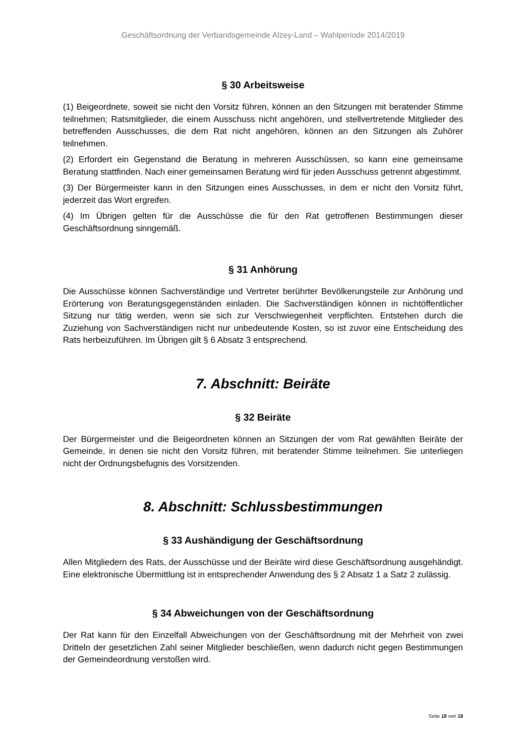Geschäftsordnung der Verbandsgemeinde Alzey-Land – Wahlperiode 2014/2019
§ 30 Arbeitsweise
(1) Beigeordnete, soweit sie nicht den Vorsitz führen, können an den Sitzungen mit beratender Stimme teilnehmen; Ratsmitglieder, die einem Ausschuss nicht angehören, und stellvertretende Mitglieder des betreffenden Ausschusses, die dem Rat nicht angehören, können an den Sitzungen als Zuhörer teilnehmen.
(2) Erfordert ein Gegenstand die Beratung in mehreren Ausschüssen, so kann eine gemeinsame Beratung stattfinden. Nach einer gemeinsamen Beratung wird für jeden Ausschuss getrennt abgestimmt.
(3) Der Bürgermeister kann in den Sitzungen eines Ausschusses, in dem er nicht den Vorsitz führt, jederzeit das Wort ergreifen.
(4) Im Übrigen gelten für die Ausschüsse die für den Rat getroffenen Bestimmungen dieser Geschäftsordnung sinngemäß.
§ 31 Anhörung
Die Ausschüsse können Sachverständige und Vertreter berührter Bevölkerungsteile zur Anhörung und Erörterung von Beratungsgegenständen einladen. Die Sachverständigen können in nichtöffentlicher Sitzung nur tätig werden, wenn sie sich zur Verschwiegenheit verpflichten. Entstehen durch die Zuziehung von Sachverständigen nicht nur unbedeutende Kosten, so ist zuvor eine Entscheidung des Rats herbeizuführen. Im Übrigen gilt § 6 Absatz 3 entsprechend.
7. Abschnitt: Beiräte
§ 32 Beiräte
Der Bürgermeister und die Beigeordneten können an Sitzungen der vom Rat gewählten Beiräte der Gemeinde, in denen sie nicht den Vorsitz führen, mit beratender Stimme teilnehmen. Sie unterliegen nicht der Ordnungsbefugnis des Vorsitzenden.
8. Abschnitt: Schlussbestimmungen
§ 33 Aushändigung der Geschäftsordnung
Allen Mitgliedern des Rats, der Ausschüsse und der Beiräte wird diese Geschäftsordnung ausgehändigt. Eine elektronische Übermittlung ist in entsprechender Anwendung des § 2 Absatz 1 a Satz 2 zulässig.
§ 34 Abweichungen von der Geschäftsordnung
Der Rat kann für den Einzelfall Abweichungen von der Geschäftsordnung mit der Mehrheit von zwei Dritteln der gesetzlichen Zahl seiner Mitglieder beschließen, wenn dadurch nicht gegen Bestimmungen der Gemeindeordnung verstoßen wird.
Seite 18 von 18